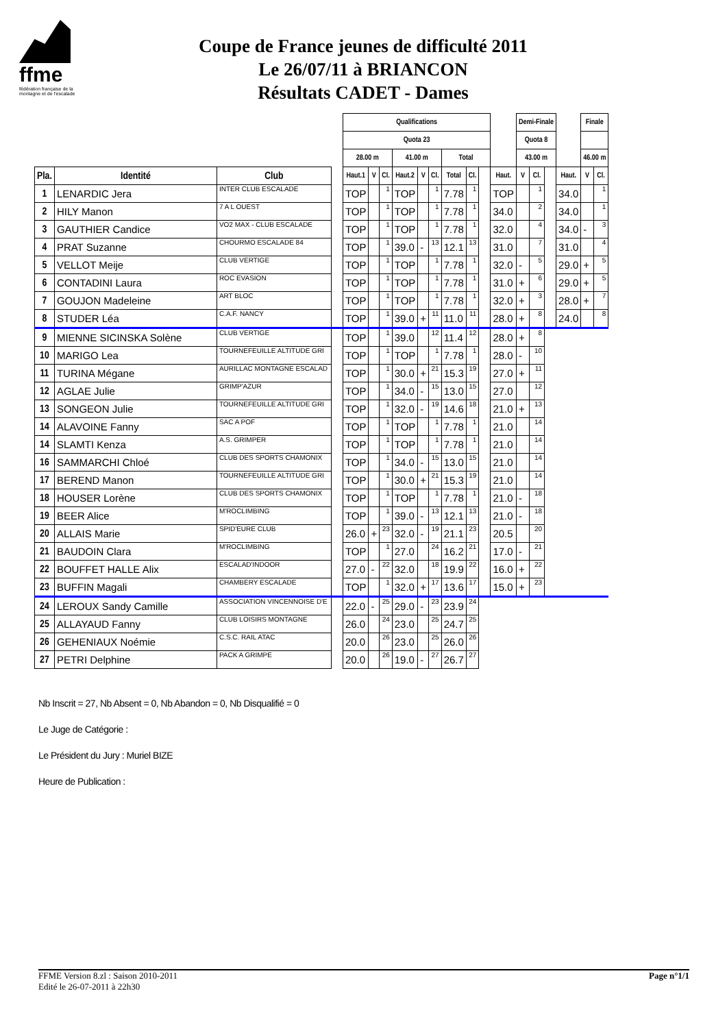ffme
fédération française de la montagne et de l'escalade
Coupe de France jeunes de difficulté 2011
Le 26/07/11 à BRIANCON
Résultats CADET - Dames
| | | | | Qualifications | | | | | | | | | | Demi-Finale | | | | Finale | |
| --- | --- | --- | --- | --- | --- | --- | --- | --- | --- | --- | --- | --- | --- | --- | --- | --- | --- | --- | --- |
| | | | | Quota 23 | | | | | | | | | | Quota 8 | | | | | |
| | | | | 28.00 m | | | 41.00 m | | | Total | | | | 43.00 m | | | | 46.00 m | |
| Pla. | Identité | Club | | Haut.1 | V | Cl. | Haut.2 | V | Cl. | Total | Cl. | | Haut. | V | Cl. | | Haut. | V | Cl. |
| 1 | LENARDIC Jera | INTER CLUB ESCALADE | | TOP | | 1 | TOP | | 1 | 7.78 | 1 | | TOP | | 1 | | 34.0 | | 1 |
| 2 | HILY Manon | 7 A L OUEST | | TOP | | 1 | TOP | | 1 | 7.78 | 1 | | 34.0 | | 2 | | 34.0 | | 1 |
| 3 | GAUTHIER Candice | VO2 MAX - CLUB ESCALADE | | TOP | | 1 | TOP | | 1 | 7.78 | 1 | | 32.0 | | 4 | | 34.0 | - | 3 |
| 4 | PRAT Suzanne | CHOURMO ESCALADE 84 | | TOP | | 1 | 39.0 | - | 13 | 12.1 | 13 | | 31.0 | | 7 | | 31.0 | | 4 |
| 5 | VELLOT Meije | CLUB VERTIGE | | TOP | | 1 | TOP | | 1 | 7.78 | 1 | | 32.0 | - | 5 | | 29.0 | + | 5 |
| 6 | CONTADINI Laura | ROC EVASION | | TOP | | 1 | TOP | | 1 | 7.78 | 1 | | 31.0 | + | 6 | | 29.0 | + | 5 |
| 7 | GOUJON Madeleine | ART BLOC | | TOP | | 1 | TOP | | 1 | 7.78 | 1 | | 32.0 | + | 3 | | 28.0 | + | 7 |
| 8 | STUDER Léa | C.A.F. NANCY | | TOP | | 1 | 39.0 | + | 11 | 11.0 | 11 | | 28.0 | + | 8 | | 24.0 | | 8 |
| 9 | MIENNE SICINSKA Solène | CLUB VERTIGE | | TOP | | 1 | 39.0 | | 12 | 11.4 | 12 | | 28.0 | + | 8 | | | | |
| 10 | MARIGO Lea | TOURNEFEUILLE ALTITUDE GRI | | TOP | | 1 | TOP | | 1 | 7.78 | 1 | | 28.0 | - | 10 | | | | |
| 11 | TURINA Mégane | AURILLAC MONTAGNE ESCALAD | | TOP | | 1 | 30.0 | + | 21 | 15.3 | 19 | | 27.0 | + | 11 | | | | |
| 12 | AGLAE Julie | GRIMP'AZUR | | TOP | | 1 | 34.0 | - | 15 | 13.0 | 15 | | 27.0 | | 12 | | | | |
| 13 | SONGEON Julie | TOURNEFEUILLE ALTITUDE GRI | | TOP | | 1 | 32.0 | - | 19 | 14.6 | 18 | | 21.0 | + | 13 | | | | |
| 14 | ALAVOINE Fanny | SAC A POF | | TOP | | 1 | TOP | | 1 | 7.78 | 1 | | 21.0 | | 14 | | | | |
| 14 | SLAMTI Kenza | A.S. GRIMPER | | TOP | | 1 | TOP | | 1 | 7.78 | 1 | | 21.0 | | 14 | | | | |
| 16 | SAMMARCHI Chloé | CLUB DES SPORTS CHAMONIX | | TOP | | 1 | 34.0 | - | 15 | 13.0 | 15 | | 21.0 | | 14 | | | | |
| 17 | BEREND Manon | TOURNEFEUILLE ALTITUDE GRI | | TOP | | 1 | 30.0 | + | 21 | 15.3 | 19 | | 21.0 | | 14 | | | | |
| 18 | HOUSER Lorène | CLUB DES SPORTS CHAMONIX | | TOP | | 1 | TOP | | 1 | 7.78 | 1 | | 21.0 | - | 18 | | | | |
| 19 | BEER Alice | M'ROCLIMBING | | TOP | | 1 | 39.0 | - | 13 | 12.1 | 13 | | 21.0 | - | 18 | | | | |
| 20 | ALLAIS Marie | SPID'EURE CLUB | | 26.0 | + | 23 | 32.0 | - | 19 | 21.1 | 23 | | 20.5 | | 20 | | | | |
| 21 | BAUDOIN Clara | M'ROCLIMBING | | TOP | | 1 | 27.0 | | 24 | 16.2 | 21 | | 17.0 | - | 21 | | | | |
| 22 | BOUFFET HALLE Alix | ESCALAD'INDOOR | | 27.0 | - | 22 | 32.0 | | 18 | 19.9 | 22 | | 16.0 | + | 22 | | | | |
| 23 | BUFFIN Magali | CHAMBERY ESCALADE | | TOP | | 1 | 32.0 | + | 17 | 13.6 | 17 | | 15.0 | + | 23 | | | | |
| 24 | LEROUX Sandy Camille | ASSOCIATION VINCENNOISE D'E | | 22.0 | - | 25 | 29.0 | - | 23 | 23.9 | 24 | | | | | | | | |
| 25 | ALLAYAUD Fanny | CLUB LOISIRS MONTAGNE | | 26.0 | | 24 | 23.0 | | 25 | 24.7 | 25 | | | | | | | | |
| 26 | GEHENIAUX Noémie | C.S.C. RAIL ATAC | | 20.0 | | 26 | 23.0 | | 25 | 26.0 | 26 | | | | | | | | |
| 27 | PETRI Delphine | PACK A GRIMPE | | 20.0 | | 26 | 19.0 | - | 27 | 26.7 | 27 | | | | | | | | |
Nb Inscrit = 27, Nb Absent = 0, Nb Abandon = 0, Nb Disqualifié = 0
Le Juge de Catégorie :
Le Président du Jury : Muriel BIZE
Heure de Publication :
FFME Version 8.zl : Saison 2010-2011
Edité le 26-07-2011 à 22h30
Page n°1/1